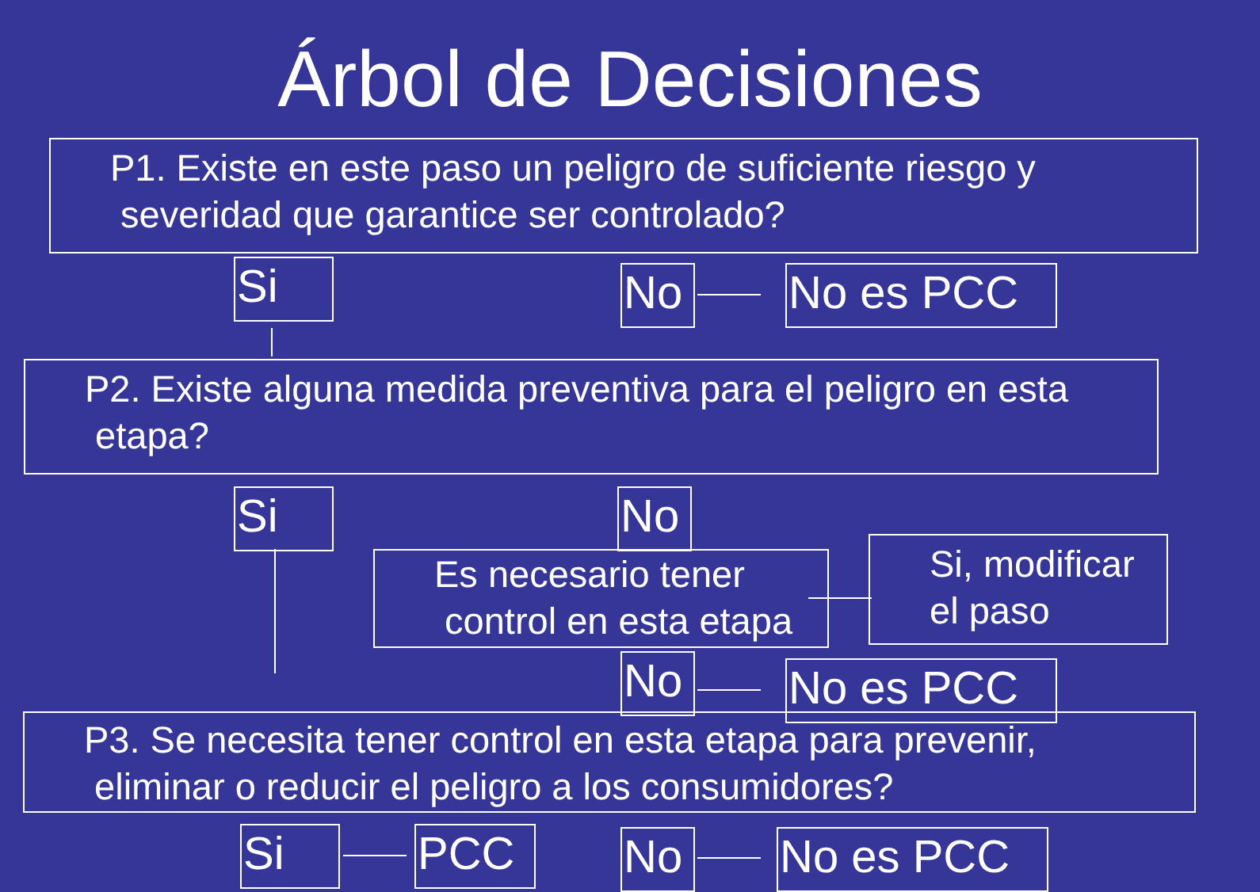Árbol de Decisiones
P1. Existe en este paso un peligro de suficiente riesgo y
severidad que garantice ser controlado?
Si No No es PCC
P2. Existe alguna medida preventiva para el peligro en esta
etapa?
Si No
Es necesario tener
control en esta etapa
Si, modificar
el paso
No No es PCC
P3. Se necesita tener control en esta etapa para prevenir,
eliminar o reducir el peligro a los consumidores?
Si PCC No No es PCC